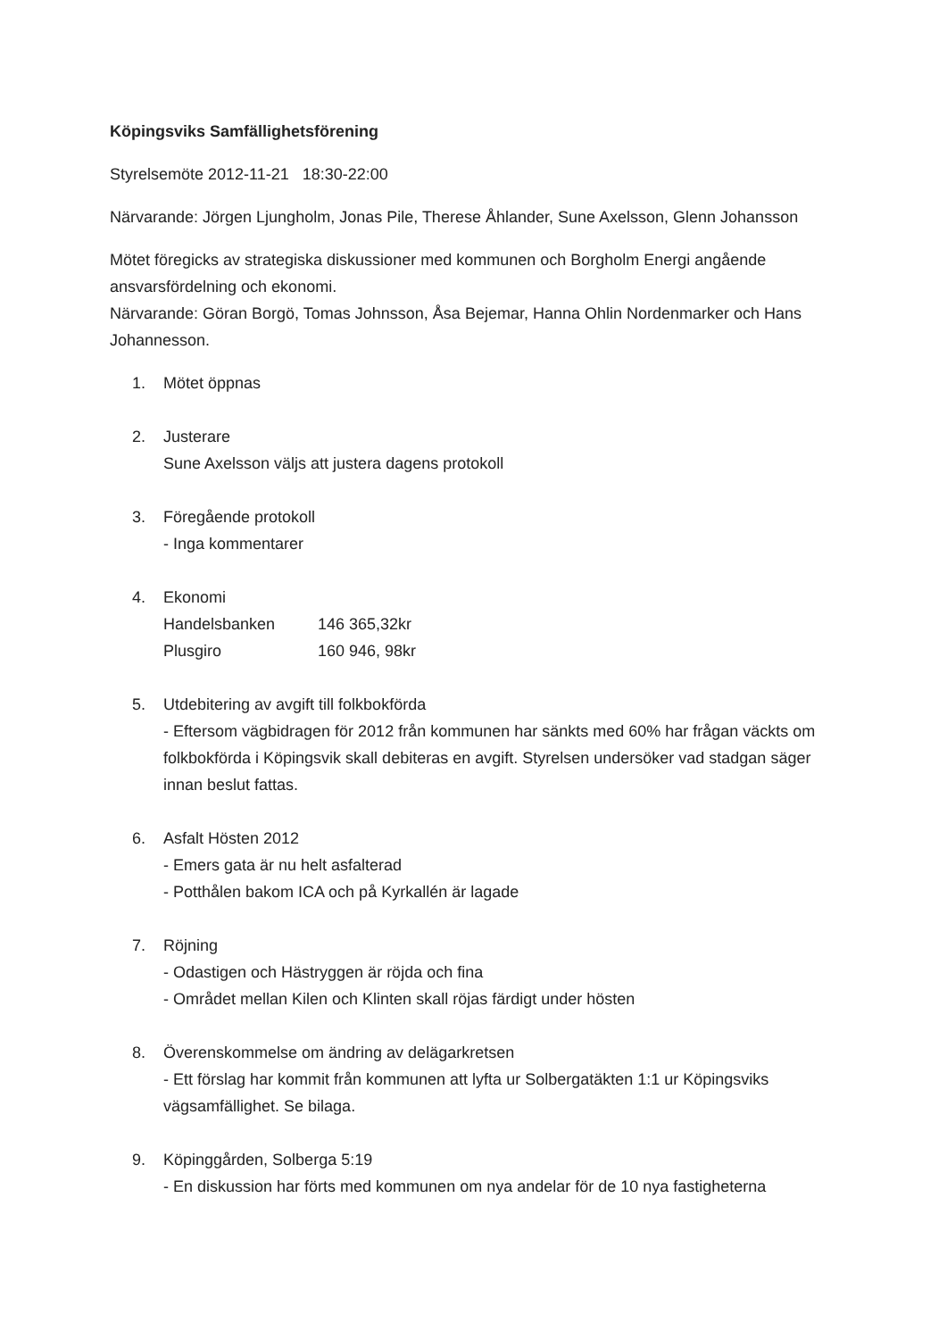Köpingsviks Samfällighetsförening
Styrelsemöte 2012-11-21 18:30-22:00
Närvarande: Jörgen Ljungholm, Jonas Pile, Therese Åhlander, Sune Axelsson, Glenn Johansson
Mötet föregicks av strategiska diskussioner med kommunen och Borgholm Energi angående ansvarsfördelning och ekonomi.
Närvarande: Göran Borgö, Tomas Johnsson, Åsa Bejemar, Hanna Ohlin Nordenmarker och Hans Johannesson.
1. Mötet öppnas
2. Justerare
Sune Axelsson väljs att justera dagens protokoll
3. Föregående protokoll
- Inga kommentarer
4. Ekonomi
Handelsbanken 146 365,32kr
Plusgiro 160 946, 98kr
5. Utdebitering av avgift till folkbokförda
- Eftersom vägbidragen för 2012 från kommunen har sänkts med 60% har frågan väckts om folkbokförda i Köpingsvik skall debiteras en avgift. Styrelsen undersöker vad stadgan säger innan beslut fattas.
6. Asfalt Hösten 2012
- Emers gata är nu helt asfalterad
- Potthålen bakom ICA och på Kyrkallén är lagade
7. Röjning
- Odastigen och Hästryggen är röjda och fina
- Området mellan Kilen och Klinten skall röjas färdigt under hösten
8. Överenskommelse om ändring av delägarkretsen
- Ett förslag har kommit från kommunen att lyfta ur Solbergatäkten 1:1 ur Köpingsviks vägsamfällighet. Se bilaga.
9. Köpinggården, Solberga 5:19
- En diskussion har förts med kommunen om nya andelar för de 10 nya fastigheterna